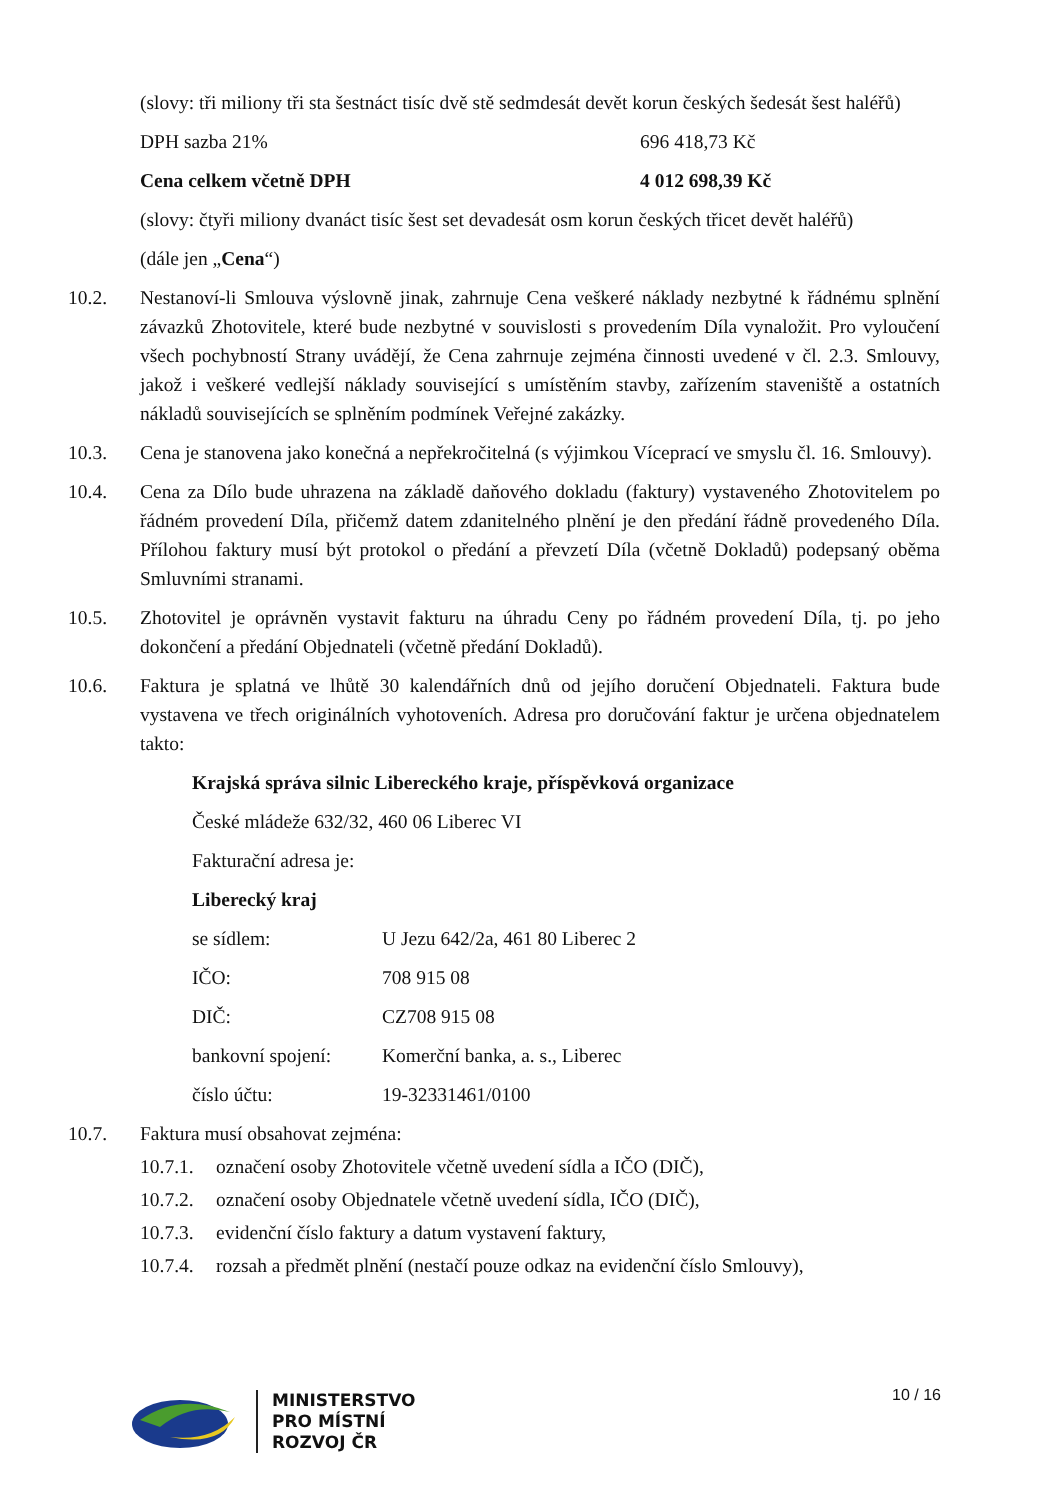(slovy: tři miliony tři sta šestnáct tisíc dvě stě sedmdesát devět korun českých šedesát šest haléřů)
DPH sazba 21% 696 418,73 Kč
Cena celkem včetně DPH 4 012 698,39 Kč
(slovy: čtyři miliony dvanáct tisíc šest set devadesát osm korun českých třicet devět haléřů)
(dále jen „Cena“)
10.2. Nestanoví-li Smlouva výslovně jinak, zahrnuje Cena veškeré náklady nezbytné k řádnému splnění závazků Zhotovitele, které bude nezbytné v souvislosti s provedením Díla vynaložit. Pro vyloučení všech pochybností Strany uvádějí, že Cena zahrnuje zejména činnosti uvedené v čl. 2.3. Smlouvy, jakož i veškeré vedlejší náklady související s umístěním stavby, zařízením staveniště a ostatních nákladů souvisejících se splněním podmínek Veřejné zakázky.
10.3. Cena je stanovena jako konečná a nepřekročitelná (s výjimkou Víceprací ve smyslu čl. 16. Smlouvy).
10.4. Cena za Dílo bude uhrazena na základě daňového dokladu (faktury) vystaveného Zhotovitelem po řádném provedení Díla, přičemž datem zdanitelného plnění je den předání řádně provedeného Díla. Přílohou faktury musí být protokol o předání a převzetí Díla (včetně Dokladů) podepsaný oběma Smluvními stranami.
10.5. Zhotovitel je oprávněn vystavit fakturu na úhradu Ceny po řádném provedení Díla, tj. po jeho dokončení a předání Objednateli (včetně předání Dokladů).
10.6. Faktura je splatná ve lhůtě 30 kalendářních dnů od jejího doručení Objednateli. Faktura bude vystavena ve třech originálních vyhotoveních. Adresa pro doručování faktur je určena objednatelem takto:
Krajská správa silnic Libereckého kraje, příspěvková organizace
České mládeže 632/32, 460 06 Liberec VI
Fakturační adresa je:
Liberecký kraj
se sídlem: U Jezu 642/2a, 461 80 Liberec 2
IČO: 708 915 08
DIČ: CZ708 915 08
bankovní spojení: Komerční banka, a. s., Liberec
číslo účtu: 19-32331461/0100
10.7. Faktura musí obsahovat zejména:
10.7.1. označení osoby Zhotovitele včetně uvedení sídla a IČO (DIČ),
10.7.2. označení osoby Objednatele včetně uvedení sídla, IČO (DIČ),
10.7.3. evidenční číslo faktury a datum vystavení faktury,
10.7.4. rozsah a předmět plnění (nestačí pouze odkaz na evidenční číslo Smlouvy),
10 / 16
MINISTERSTVO
PRO MÍSTNÍ
ROZVOJ ČR